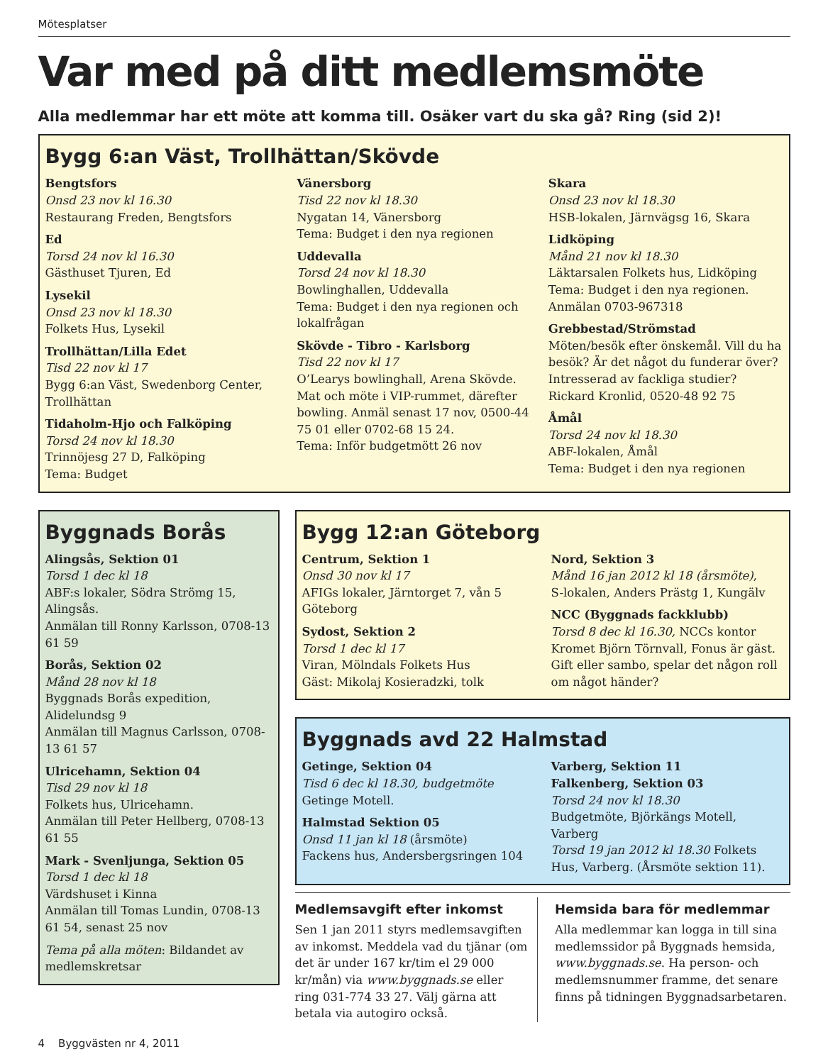Mötesplatser
Var med på ditt medlemsmöte
Alla medlemmar har ett möte att komma till. Osäker vart du ska gå? Ring (sid 2)!
Bygg 6:an Väst, Trollhättan/Skövde
Bengtsfors
Onsd 23 nov kl 16.30
Restaurang Freden, Bengtsfors
Ed
Torsd 24 nov kl 16.30
Gästhuset Tjuren, Ed
Lysekil
Onsd 23 nov kl 18.30
Folkets Hus, Lysekil
Trollhättan/Lilla Edet
Tisd 22 nov kl 17
Bygg 6:an Väst, Swedenborg Center, Trollhättan
Tidaholm-Hjo och Falköping
Torsd 24 nov kl 18.30
Trinnöjesg 27 D, Falköping
Tema: Budget
Vänersborg
Tisd 22 nov kl 18.30
Nygatan 14, Vänersborg
Tema: Budget i den nya regionen
Uddevalla
Torsd 24 nov kl 18.30
Bowlinghallen, Uddevalla
Tema: Budget i den nya regionen och lokalfrågan
Skövde - Tibro - Karlsborg
Tisd 22 nov kl 17
O’Learys bowlinghall, Arena Skövde. Mat och möte i VIP-rummet, därefter bowling. Anmäl senast 17 nov, 0500-44 75 01 eller 0702-68 15 24.
Tema: Inför budgetmött 26 nov
Skara
Onsd 23 nov kl 18.30
HSB-lokalen, Järnvägsg 16, Skara
Lidköping
Månd 21 nov kl 18.30
Läktarsalen Folkets hus, Lidköping
Tema: Budget i den nya regionen.
Anmälan 0703-967318
Grebbestad/Strömstad
Möten/besök efter önskemål. Vill du ha besök? Är det något du funderar över? Intresserad av fackliga studier? Rickard Kronlid, 0520-48 92 75
Åmål
Torsd 24 nov kl 18.30
ABF-lokalen, Åmål
Tema: Budget i den nya regionen
Byggnads Borås
Alingsås, Sektion 01
Torsd 1 dec kl 18
ABF:s lokaler, Södra Strömg 15, Alingsås.
Anmälan till Ronny Karlsson, 0708-13 61 59
Borås, Sektion 02
Månd 28 nov kl 18
Byggnads Borås expedition, Alidelundsg 9
Anmälan till Magnus Carlsson, 0708-13 61 57
Ulricehamn, Sektion 04
Tisd 29 nov kl 18
Folkets hus, Ulricehamn.
Anmälan till Peter Hellberg, 0708-13 61 55
Mark - Svenljunga, Sektion 05
Torsd 1 dec kl 18
Värdshuset i Kinna
Anmälan till Tomas Lundin, 0708-13 61 54, senast 25 nov
Tema på alla möten: Bildandet av medlemskretsar
Bygg 12:an Göteborg
Centrum, Sektion 1
Onsd 30 nov kl 17
AFIGs lokaler, Järntorget 7, vån 5 Göteborg
Sydost, Sektion 2
Torsd 1 dec kl 17
Viran, Mölndals Folkets Hus
Gäst: Mikolaj Kosieradzki, tolk
Nord, Sektion 3
Månd 16 jan 2012 kl 18 (årsmöte),
S-lokalen, Anders Prästg 1, Kungälv
NCC (Byggnads fackklubb)
Torsd 8 dec kl 16.30, NCCs kontor Kromet Björn Törnvall, Fonus är gäst.
Gift eller sambo, spelar det någon roll om något händer?
Byggnads avd 22 Halmstad
Getinge, Sektion 04
Tisd 6 dec kl 18.30, budgetmöte
Getinge Motell.
Halmstad Sektion 05
Onsd 11 jan kl 18 (årsmöte)
Fackens hus, Andersbergsringen 104
Varberg, Sektion 11
Falkenberg, Sektion 03
Torsd 24 nov kl 18.30
Budgetmöte, Björkängs Motell, Varberg
Torsd 19 jan 2012 kl 18.30 Folkets Hus, Varberg. (Årsmöte sektion 11).
Medlemsavgift efter inkomst
Sen 1 jan 2011 styrs medlemsavgiften av inkomst. Meddela vad du tjänar (om det är under 167 kr/tim el 29 000 kr/mån) via www.byggnads.se eller ring 031-774 33 27. Välj gärna att betala via autogiro också.
Hemsida bara för medlemmar
Alla medlemmar kan logga in till sina medlemssidor på Byggnads hemsida, www.byggnads.se. Ha person- och medlemsnummer framme, det senare finns på tidningen Byggnadsarbetaren.
4 Byggvästen nr 4, 2011